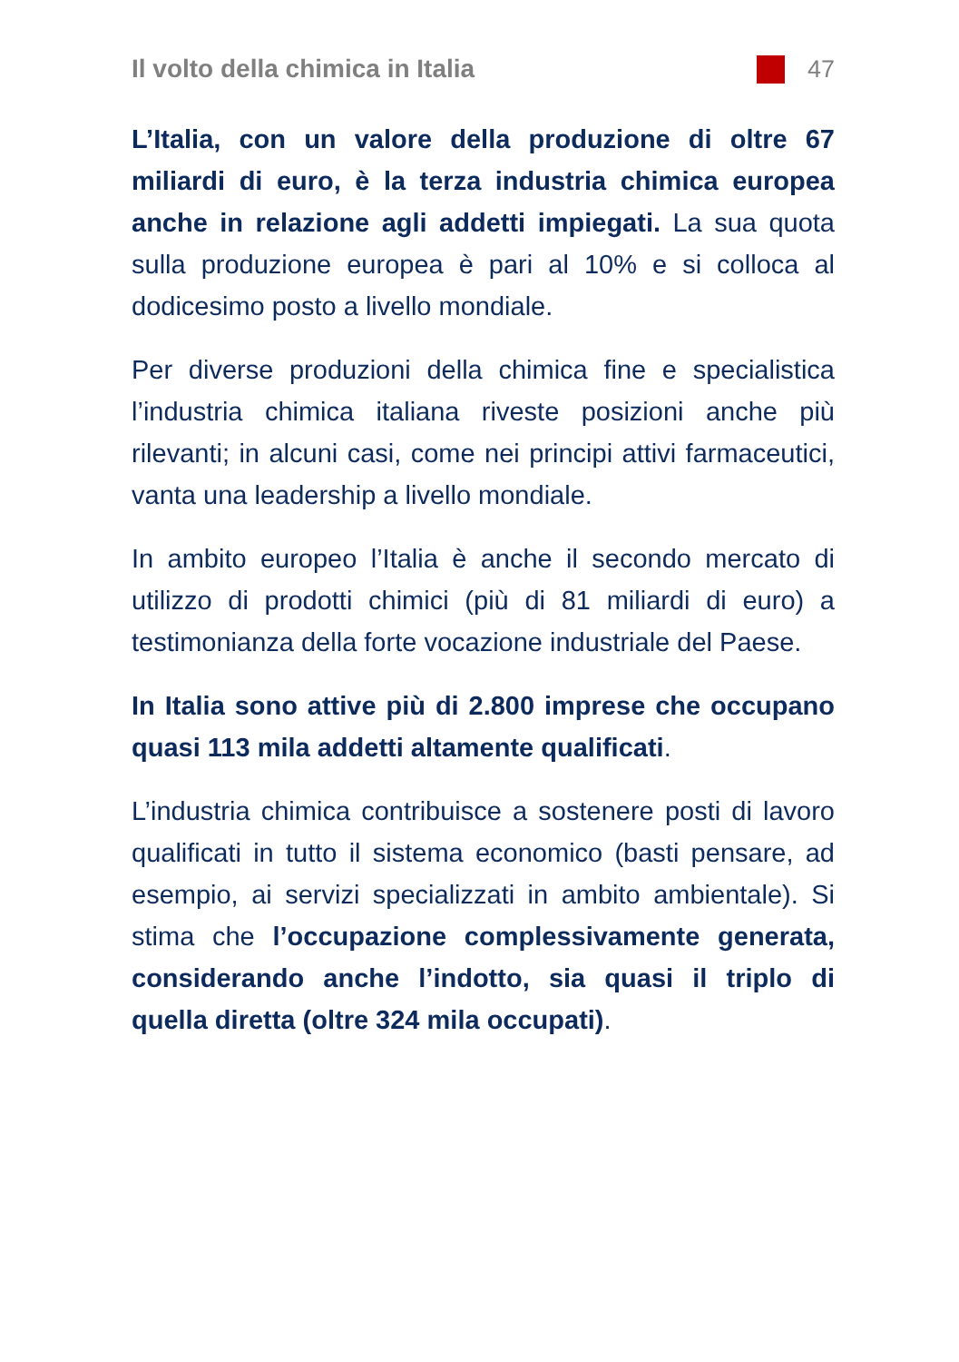Il volto della chimica in Italia 47
L’Italia, con un valore della produzione di oltre 67 miliardi di euro, è la terza industria chimica europea anche in relazione agli addetti impiegati. La sua quota sulla produzione europea è pari al 10% e si colloca al dodicesimo posto a livello mondiale.
Per diverse produzioni della chimica fine e specialistica l’industria chimica italiana riveste posizioni anche più rilevanti; in alcuni casi, come nei principi attivi farmaceutici, vanta una leadership a livello mondiale.
In ambito europeo l’Italia è anche il secondo mercato di utilizzo di prodotti chimici (più di 81 miliardi di euro) a testimonianza della forte vocazione industriale del Paese.
In Italia sono attive più di 2.800 imprese che occupano quasi 113 mila addetti altamente qualificati.
L’industria chimica contribuisce a sostenere posti di lavoro qualificati in tutto il sistema economico (basti pensare, ad esempio, ai servizi specializzati in ambito ambientale). Si stima che l’occupazione complessivamente generata, considerando anche l’indotto, sia quasi il triplo di quella diretta (oltre 324 mila occupati).